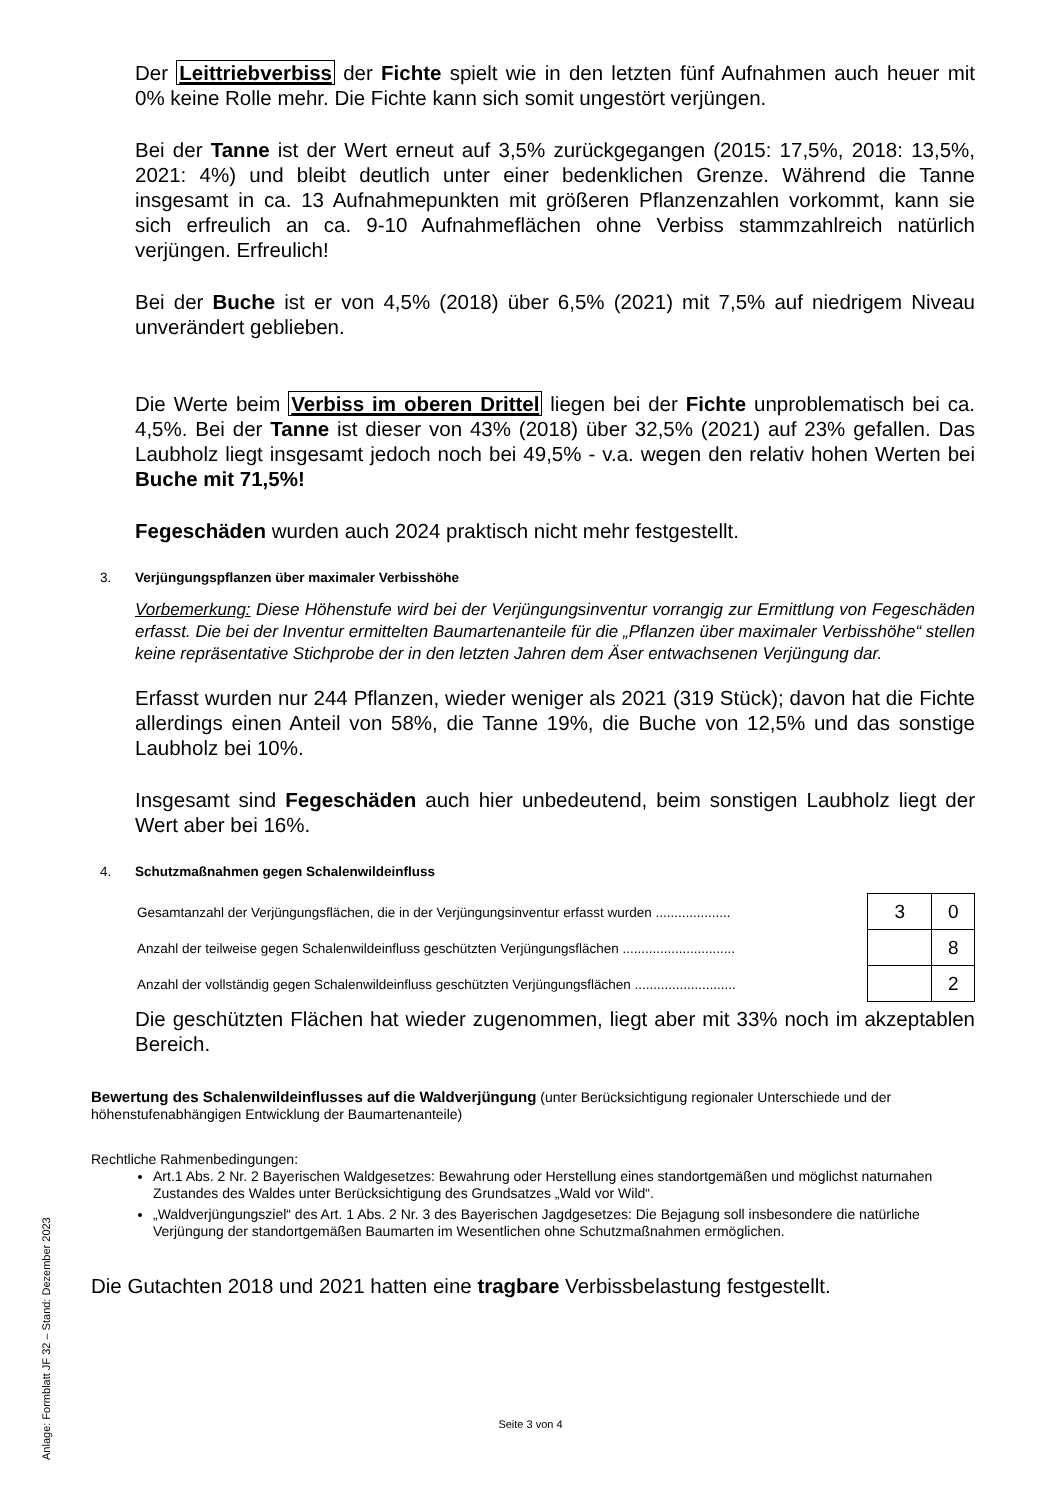Der Leittriebverbiss der Fichte spielt wie in den letzten fünf Aufnahmen auch heuer mit 0% keine Rolle mehr. Die Fichte kann sich somit ungestört verjüngen.
Bei der Tanne ist der Wert erneut auf 3,5% zurückgegangen (2015: 17,5%, 2018: 13,5%, 2021: 4%) und bleibt deutlich unter einer bedenklichen Grenze. Während die Tanne insgesamt in ca. 13 Aufnahmepunkten mit größeren Pflanzenzahlen vorkommt, kann sie sich erfreulich an ca. 9-10 Aufnahmeflächen ohne Verbiss stammzahlreich natürlich verjüngen. Erfreulich!
Bei der Buche ist er von 4,5% (2018) über 6,5% (2021) mit 7,5% auf niedrigem Niveau unverändert geblieben.
Die Werte beim Verbiss im oberen Drittel liegen bei der Fichte unproblematisch bei ca. 4,5%. Bei der Tanne ist dieser von 43% (2018) über 32,5% (2021) auf 23% gefallen. Das Laubholz liegt insgesamt jedoch noch bei 49,5% - v.a. wegen den relativ hohen Werten bei Buche mit 71,5%!
Fegeschäden wurden auch 2024 praktisch nicht mehr festgestellt.
3. Verjüngungspflanzen über maximaler Verbisshöhe
Vorbemerkung: Diese Höhenstufe wird bei der Verjüngungsinventur vorrangig zur Ermittlung von Fegeschäden erfasst. Die bei der Inventur ermittelten Baumartenanteile für die „Pflanzen über maximaler Verbisshöhe“ stellen keine repräsentative Stichprobe der in den letzten Jahren dem Äser entwachsenen Verjüngung dar.
Erfasst wurden nur 244 Pflanzen, wieder weniger als 2021 (319 Stück); davon hat die Fichte allerdings einen Anteil von 58%, die Tanne 19%, die Buche von 12,5% und das sonstige Laubholz bei 10%.
Insgesamt sind Fegeschäden auch hier unbedeutend, beim sonstigen Laubholz liegt der Wert aber bei 16%.
4. Schutzmaßnahmen gegen Schalenwildeinfluss
| Gesamtanzahl der Verjüngungsflächen, die in der Verjüngungsinventur erfasst wurden .................... | 3 | 0 |
| Anzahl der teilweise gegen Schalenwildeinfluss geschützten Verjüngungsflächen .............................. | | 8 |
| Anzahl der vollständig gegen Schalenwildeinfluss geschützten Verjüngungsflächen ........................... | | 2 |
Die geschützten Flächen hat wieder zugenommen, liegt aber mit 33% noch im akzeptablen Bereich.
Bewertung des Schalenwildeinflusses auf die Waldverjüngung (unter Berücksichtigung regionaler Unterschiede und der höhenstufenabhängigen Entwicklung der Baumartenanteile)
Rechtliche Rahmenbedingungen:
Art.1 Abs. 2 Nr. 2 Bayerischen Waldgesetzes: Bewahrung oder Herstellung eines standortgemäßen und möglichst naturnahen Zustandes des Waldes unter Berücksichtigung des Grundsatzes „Wald vor Wild“.
„Waldverjüngungsziel“ des Art. 1 Abs. 2 Nr. 3 des Bayerischen Jagdgesetzes: Die Bejagung soll insbesondere die natürliche Verjüngung der standortgemäßen Baumarten im Wesentlichen ohne Schutzmaßnahmen ermöglichen.
Die Gutachten 2018 und 2021 hatten eine tragbare Verbissbelastung festgestellt.
Anlage: Formblatt JF 32 – Stand: Dezember 2023
Seite 3 von 4